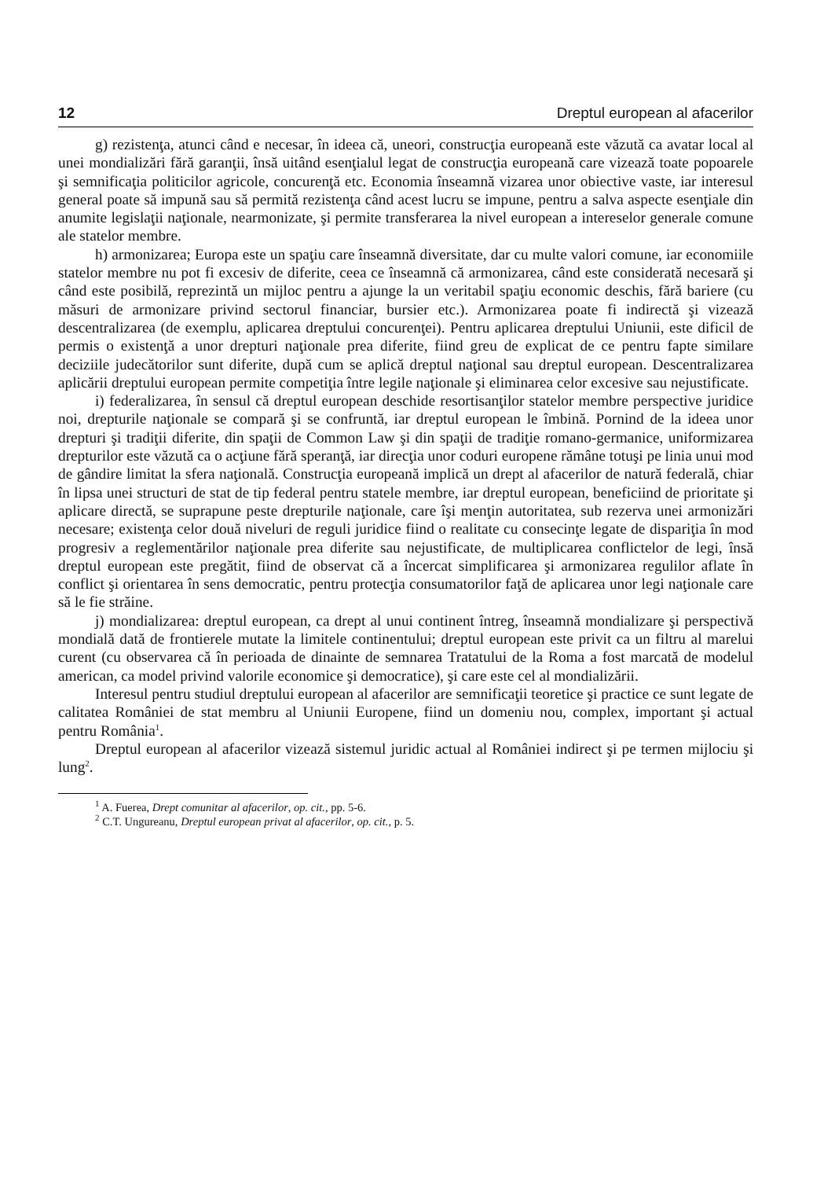12 Dreptul european al afacerilor
g) rezistenţa, atunci când e necesar, în ideea că, uneori, construcţia europeană este văzută ca avatar local al unei mondializări fără garanţii, însă uitând esenţialul legat de construcţia europeană care vizează toate popoarele şi semnificaţia politicilor agricole, concurenţă etc. Economia înseamnă vizarea unor obiective vaste, iar interesul general poate să impună sau să permită rezistenţa când acest lucru se impune, pentru a salva aspecte esenţiale din anumite legislaţii naţionale, nearmonizate, şi permite transferarea la nivel european a intereselor generale comune ale statelor membre.
h) armonizarea; Europa este un spaţiu care înseamnă diversitate, dar cu multe valori comune, iar economiile statelor membre nu pot fi excesiv de diferite, ceea ce înseamnă că armonizarea, când este considerată necesară şi când este posibilă, reprezintă un mijloc pentru a ajunge la un veritabil spaţiu economic deschis, fără bariere (cu măsuri de armonizare privind sectorul financiar, bursier etc.). Armonizarea poate fi indirectă şi vizează descentralizarea (de exemplu, aplicarea dreptului concurenţei). Pentru aplicarea dreptului Uniunii, este dificil de permis o existenţă a unor drepturi naţionale prea diferite, fiind greu de explicat de ce pentru fapte similare deciziile judecătorilor sunt diferite, după cum se aplică dreptul naţional sau dreptul european. Descentralizarea aplicării dreptului european permite competiţia între legile naţionale şi eliminarea celor excesive sau nejustificate.
i) federalizarea, în sensul că dreptul european deschide resortisanţilor statelor membre perspective juridice noi, drepturile naţionale se compară şi se confruntă, iar dreptul european le îmbină. Pornind de la ideea unor drepturi şi tradiţii diferite, din spaţii de Common Law şi din spaţii de tradiţie romano-germanice, uniformizarea drepturilor este văzută ca o acţiune fără speranţă, iar direcţia unor coduri europene rămâne totuşi pe linia unui mod de gândire limitat la sfera naţională. Construcţia europeană implică un drept al afacerilor de natură federală, chiar în lipsa unei structuri de stat de tip federal pentru statele membre, iar dreptul european, beneficiind de prioritate şi aplicare directă, se suprapune peste drepturile naţionale, care îşi menţin autoritatea, sub rezerva unei armonizări necesare; existenţa celor două niveluri de reguli juridice fiind o realitate cu consecinţe legate de dispariţia în mod progresiv a reglementărilor naţionale prea diferite sau nejustificate, de multiplicarea conflictelor de legi, însă dreptul european este pregătit, fiind de observat că a încercat simplificarea şi armonizarea regulilor aflate în conflict şi orientarea în sens democratic, pentru protecţia consumatorilor faţă de aplicarea unor legi naţionale care să le fie străine.
j) mondializarea: dreptul european, ca drept al unui continent întreg, înseamnă mondializare şi perspectivă mondială dată de frontierele mutate la limitele continentului; dreptul european este privit ca un filtru al marelui curent (cu observarea că în perioada de dinainte de semnarea Tratatului de la Roma a fost marcată de modelul american, ca model privind valorile economice şi democratice), şi care este cel al mondializării.
Interesul pentru studiul dreptului european al afacerilor are semnificaţii teoretice şi practice ce sunt legate de calitatea României de stat membru al Uniunii Europene, fiind un domeniu nou, complex, important şi actual pentru România<sup>1</sup>.
Dreptul european al afacerilor vizează sistemul juridic actual al României indirect şi pe termen mijlociu şi lung<sup>2</sup>.
<sup>1</sup> A. Fuerea, Drept comunitar al afacerilor, op. cit., pp. 5-6.
<sup>2</sup> C.T. Ungureanu, Dreptul european privat al afacerilor, op. cit., p. 5.